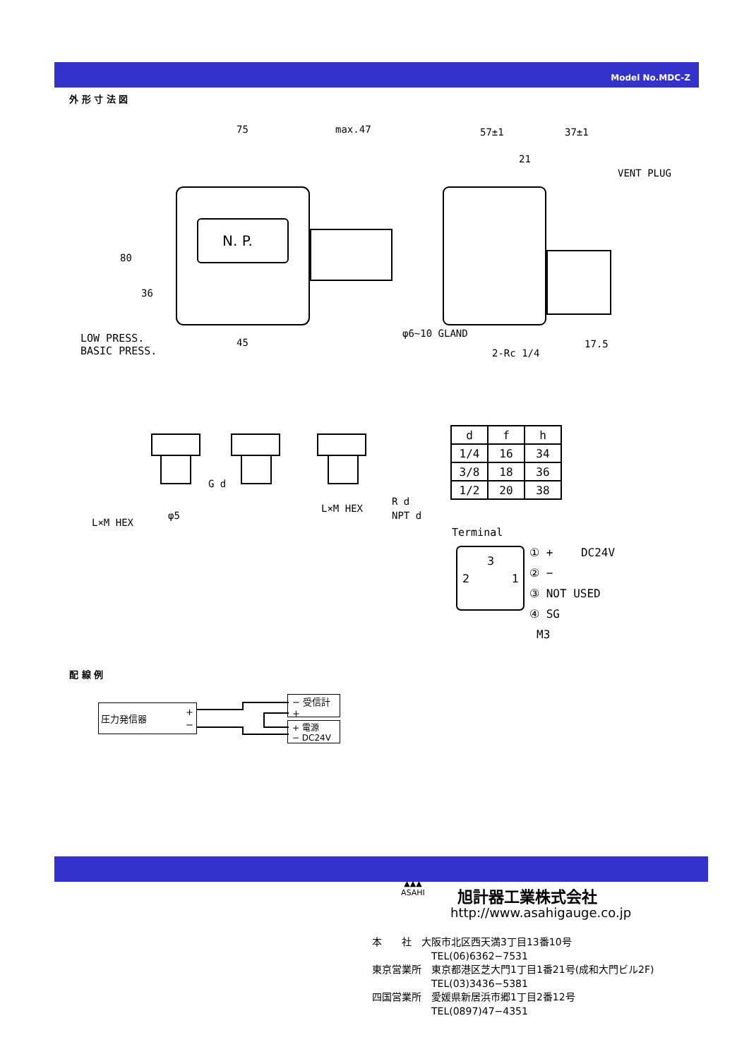Model No.MDC-Z
外 形 寸 法 図
N. P.
75
max.47
57±1
37±1
21
VENT PLUG
45
φ6~10 GLAND
2-Rc 1/4
17.5
80
36
LOW PRESS.
BASIC PRESS.
G d
φ5
L×M HEX
L×M HEX
R d
NPT d
| d | f | h |
| --- | --- | --- |
| 1/4 | 16 | 34 |
| 3/8 | 18 | 36 |
| 1/2 | 20 | 38 |
Terminal
3
2
1
① + DC24V
② −
③ NOT USED
④ SG
M3
配 線 例
圧力発信器 +
−
− 受信計
+
+ 電源
− DC24V
▲▲▲
ASAHI
旭計器工業株式会社
http://www.asahigauge.co.jp
本　　社　大阪市北区西天満3丁目13番10号
　　　　　　TEL(06)6362−7531
東京営業所　東京都港区芝大門1丁目1番21号(成和大門ビル2F)
　　　　　　TEL(03)3436−5381
四国営業所　愛媛県新居浜市郷1丁目2番12号
　　　　　　TEL(0897)47−4351